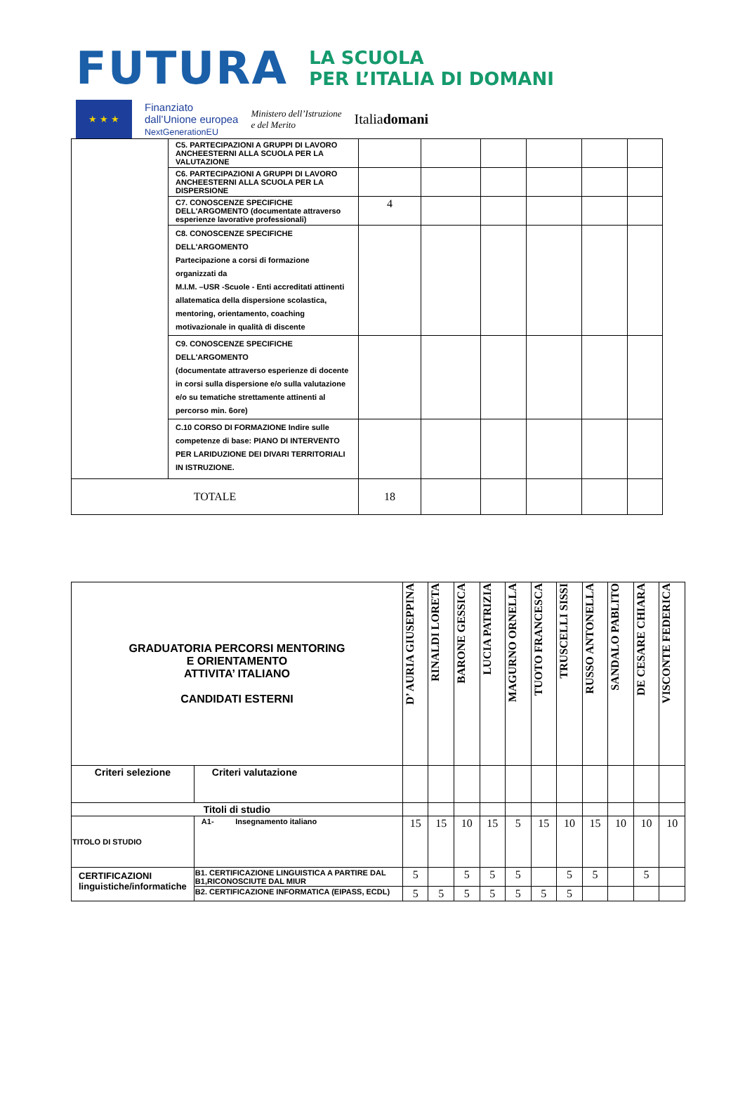FUTURA LA SCUOLA
PER L’ITALIA DI DOMANI
★ ★ ★
Finanziato
dall’Unione europea
NextGenerationEU
Ministero dell’Istruzione
e del Merito
Italiadomani
| | C5. PARTECIPAZIONI A GRUPPI DI LAVORO ANCHEESTERNI ALLA SCUOLA PER LA VALUTAZIONE | | | | | | |
| | C6. PARTECIPAZIONI A GRUPPI DI LAVORO ANCHEESTERNI ALLA SCUOLA PER LA DISPERSIONE | | | | | | |
| | C7. CONOSCENZE SPECIFICHE DELL'ARGOMENTO (documentate attraverso esperienze lavorative professionali) | 4 | | | | | |
| | C8. CONOSCENZE SPECIFICHE DELL'ARGOMENTO Partecipazione a corsi di formazione organizzati da M.I.M. –USR -Scuole - Enti accreditati attinenti allatematica della dispersione scolastica, mentoring, orientamento, coaching motivazionale in qualità di discente | | | | | | |
| | C9. CONOSCENZE SPECIFICHE DELL'ARGOMENTO (documentate attraverso esperienze di docente in corsi sulla dispersione e/o sulla valutazione e/o su tematiche strettamente attinenti al percorso min. 6ore) | | | | | | |
| | C.10 CORSO DI FORMAZIONE Indire sulle competenze di base: PIANO DI INTERVENTO PER LARIDUZIONE DEI DIVARI TERRITORIALI IN ISTRUZIONE. | | | | | | |
| TOTALE | | 18 | | | | | |
| GRADUATORIA PERCORSI MENTORING E ORIENTAMENTO ATTIVITA’ ITALIANO CANDIDATI ESTERNI | | D’ AURIA GIUSEPPINA | RINALDI LORETA | BARONE GESSICA | LUCIA PATRIZIA | MAGURNO ORNELLA | TUOTO FRANCESCA | TRUSCELLI SISSI | RUSSO ANTONELLA | SANDALO PABLITO | DE CESARE CHIARA | VISCONTE FEDERICA |
| Criteri selezione | Criteri valutazione | | | | | | | | | | | |
| Titoli di studio | | | | | | | | | | | | |
| TITOLO DI STUDIO | A1- Insegnamento italiano | 15 | 15 | 10 | 15 | 5 | 15 | 10 | 15 | 10 | 10 | 10 |
| CERTIFICAZIONI linguistiche/informatiche | B1. CERTIFICAZIONE LINGUISTICA A PARTIRE DAL B1,RICONOSCIUTE DAL MIUR | 5 | | 5 | 5 | 5 | | 5 | 5 | | 5 | |
| | B2. CERTIFICAZIONE INFORMATICA (EIPASS, ECDL) | 5 | 5 | 5 | 5 | 5 | 5 | 5 | | | | |